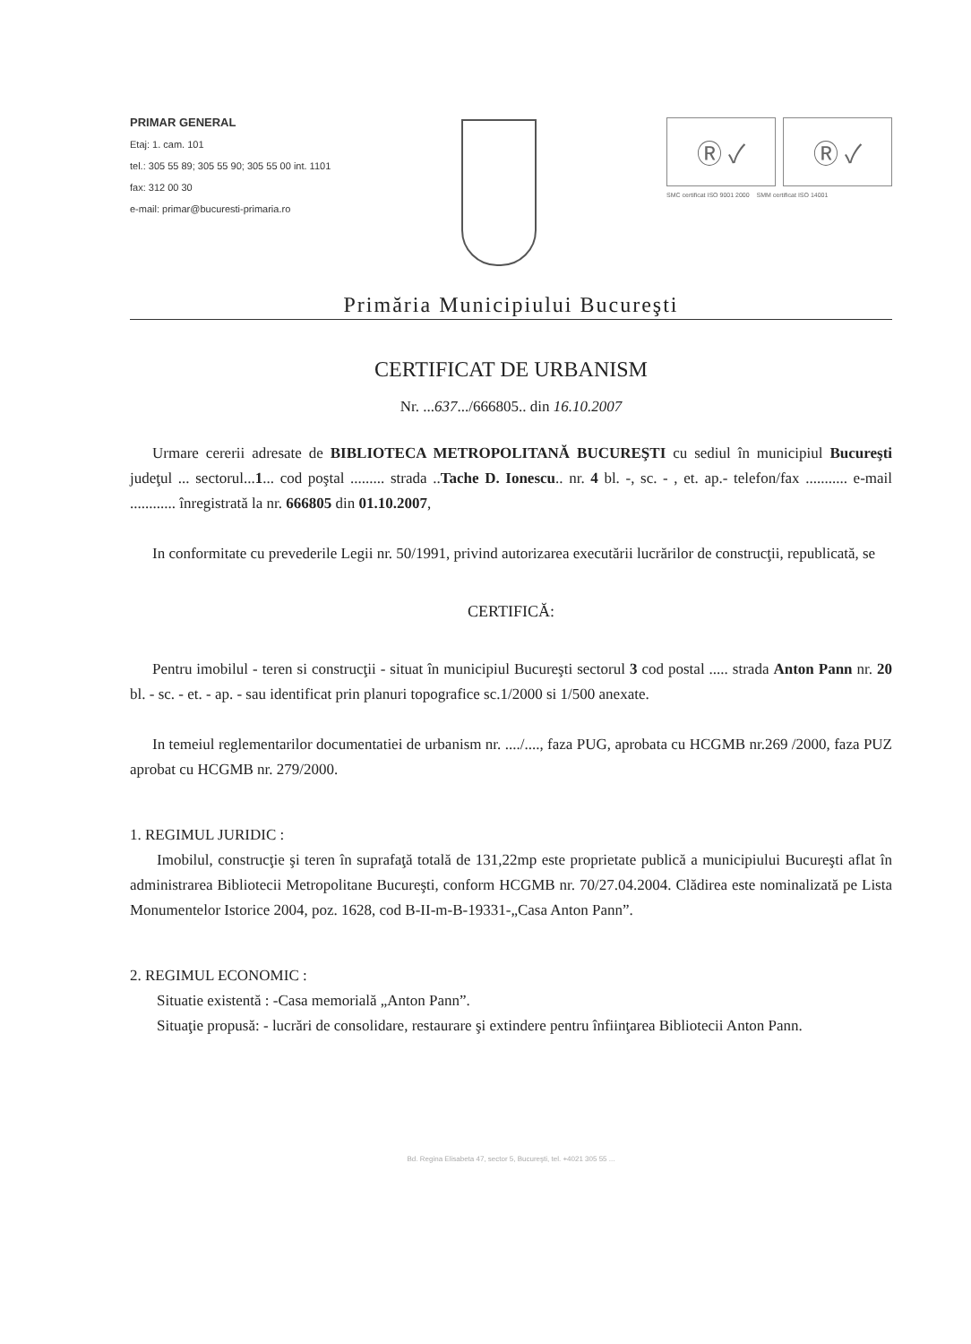PRIMAR GENERAL
Etaj: 1. cam. 101
tel.: 305 55 89; 305 55 90; 305 55 00 int. 1101
fax: 312 00 30
e-mail: primar@bucuresti-primaria.ro
Ⓡ ✓ Ⓡ ✓
SMC certificat ISO 9001 2000 SMM certificat ISO 14001
Primăria Municipiului Bucureşti
CERTIFICAT DE URBANISM
Nr. ...637.../666805.. din 16.10.2007
Urmare cererii adresate de BIBLIOTECA METROPOLITANĂ BUCUREŞTI cu sediul în municipiul Bucureşti judeţul ... sectorul...1... cod poştal ......... strada ..Tache D. Ionescu.. nr. 4 bl. -, sc. - , et. ap.- telefon/fax ........... e-mail ............ înregistrată la nr. 666805 din 01.10.2007,
In conformitate cu prevederile Legii nr. 50/1991, privind autorizarea executării lucrărilor de construcţii, republicată, se
CERTIFICĂ:
Pentru imobilul - teren si construcţii - situat în municipiul Bucureşti sectorul 3 cod postal ..... strada Anton Pann nr. 20 bl. - sc. - et. - ap. - sau identificat prin planuri topografice sc.1/2000 si 1/500 anexate.
In temeiul reglementarilor documentatiei de urbanism nr. ..../...., faza PUG, aprobata cu HCGMB nr.269 /2000, faza PUZ aprobat cu HCGMB nr. 279/2000.
1. REGIMUL JURIDIC :
Imobilul, construcţie şi teren în suprafaţă totală de 131,22mp este proprietate publică a municipiului Bucureşti aflat în administrarea Bibliotecii Metropolitane Bucureşti, conform HCGMB nr. 70/27.04.2004. Clădirea este nominalizată pe Lista Monumentelor Istorice 2004, poz. 1628, cod B-II-m-B-19331-„Casa Anton Pann”.
2. REGIMUL ECONOMIC :
Situatie existentă : -Casa memorială „Anton Pann”.
Situaţie propusă: - lucrări de consolidare, restaurare şi extindere pentru înfiinţarea Bibliotecii Anton Pann.
Bd. Regina Elisabeta 47, sector 5, Bucureşti, tel. +4021 305 55 ...